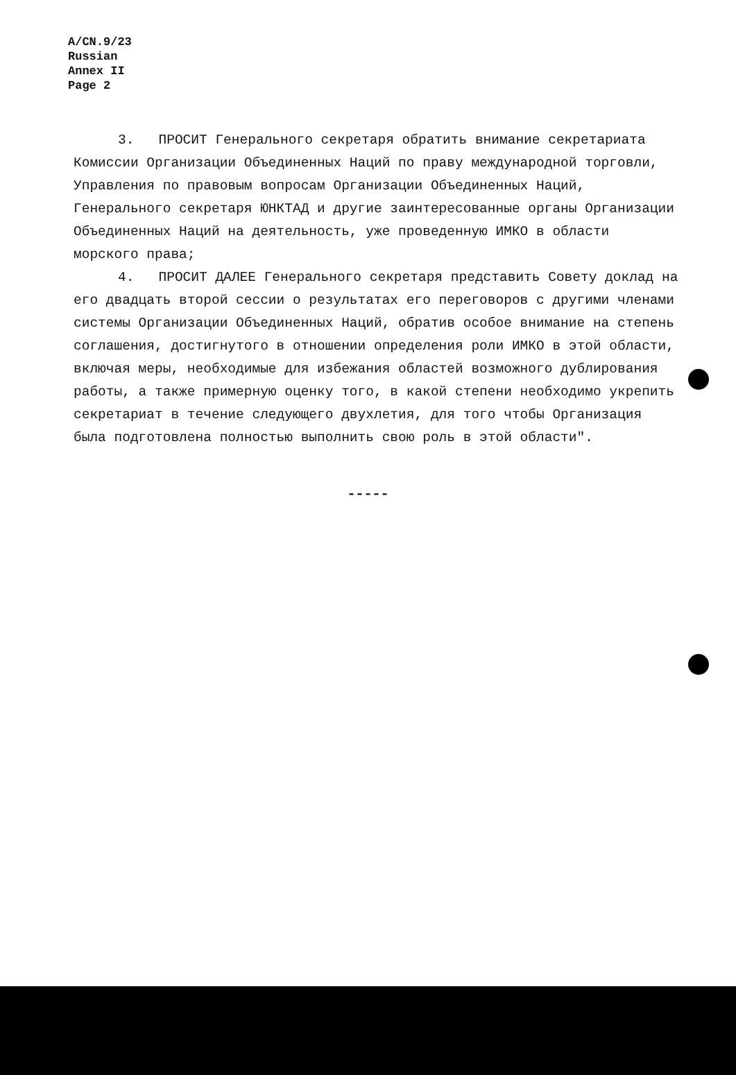A/CN.9/23
Russian
Annex II
Page 2
3. ПРОСИТ Генерального секретаря обратить внимание секретариата Комиссии Организации Объединенных Наций по праву международной торговли, Управления по правовым вопросам Организации Объединенных Наций, Генерального секретаря ЮНКТАД и другие заинтересованные органы Организации Объединенных Наций на деятельность, уже проведенную ИМКО в области морского права;
4. ПРОСИТ ДАЛЕЕ Генерального секретаря представить Совету доклад на его двадцать второй сессии о результатах его переговоров с другими членами системы Организации Объединенных Наций, обратив особое внимание на степень соглашения, достигнутого в отношении определения роли ИМКО в этой области, включая меры, необходимые для избежания областей возможного дублирования работы, а также примерную оценку того, в какой степени необходимо укрепить секретариат в течение следующего двухлетия, для того чтобы Организация была подготовлена полностью выполнить свою роль в этой области".
▬ ▬ ▬ ▬ ▬